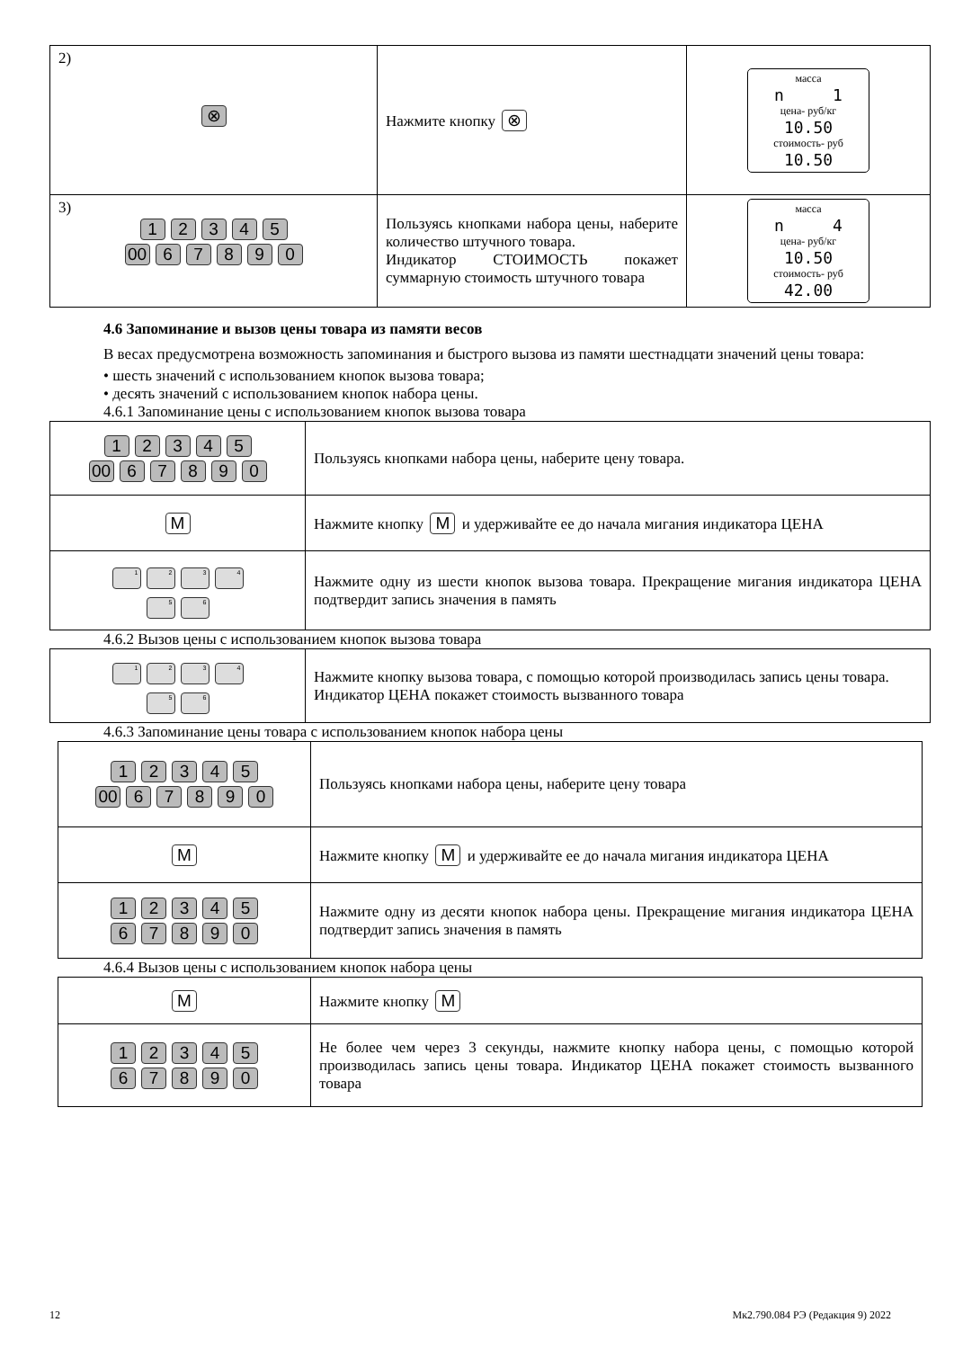| 2) ⊗ | Нажмите кнопку ⊗ | масса n 1 цена- руб/кг 10.50 стоимость- руб 10.50 |
| 3) 1 2 3 4 5 00 6 7 8 9 0 | Пользуясь кнопками набора цены, наберите количество штучного товара. Индикатор СТОИМОСТЬ покажет суммарную стоимость штучного товара | масса n 4 цена- руб/кг 10.50 стоимость- руб 42.00 |
4.6 Запоминание и вызов цены товара из памяти весов
В весах предусмотрена возможность запоминания и быстрого вызова из памяти шестнадцати значений цены товара:
• шесть значений с использованием кнопок вызова товара;
• десять значений с использованием кнопок набора цены.
4.6.1 Запоминание цены с использованием кнопок вызова товара
| 1 2 3 4 5 00 6 7 8 9 0 | Пользуясь кнопками набора цены, наберите цену товара. |
| M | Нажмите кнопку M и удерживайте ее до начала мигания индикатора ЦЕНА |
| 1 2 3 4 5 6 | Нажмите одну из шести кнопок вызова товара. Прекращение мигания индикатора ЦЕНА подтвердит запись значения в память |
4.6.2 Вызов цены с использованием кнопок вызова товара
| 1 2 3 4 5 6 | Нажмите кнопку вызова товара, с помощью которой производилась запись цены товара. Индикатор ЦЕНА покажет стоимость вызванного товара |
4.6.3 Запоминание цены товара с использованием кнопок набора цены
| 1 2 3 4 5 00 6 7 8 9 0 | Пользуясь кнопками набора цены, наберите цену товара |
| M | Нажмите кнопку M и удерживайте ее до начала мигания индикатора ЦЕНА |
| 1 2 3 4 5 6 7 8 9 0 | Нажмите одну из десяти кнопок набора цены. Прекращение мигания индикатора ЦЕНА подтвердит запись значения в память |
4.6.4 Вызов цены с использованием кнопок набора цены
| M | Нажмите кнопку M |
| 1 2 3 4 5 6 7 8 9 0 | Не более чем через 3 секунды, нажмите кнопку набора цены, с помощью которой производилась запись цены товара. Индикатор ЦЕНА покажет стоимость вызванного товара |
12 Мк2.790.084 РЭ (Редакция 9) 2022